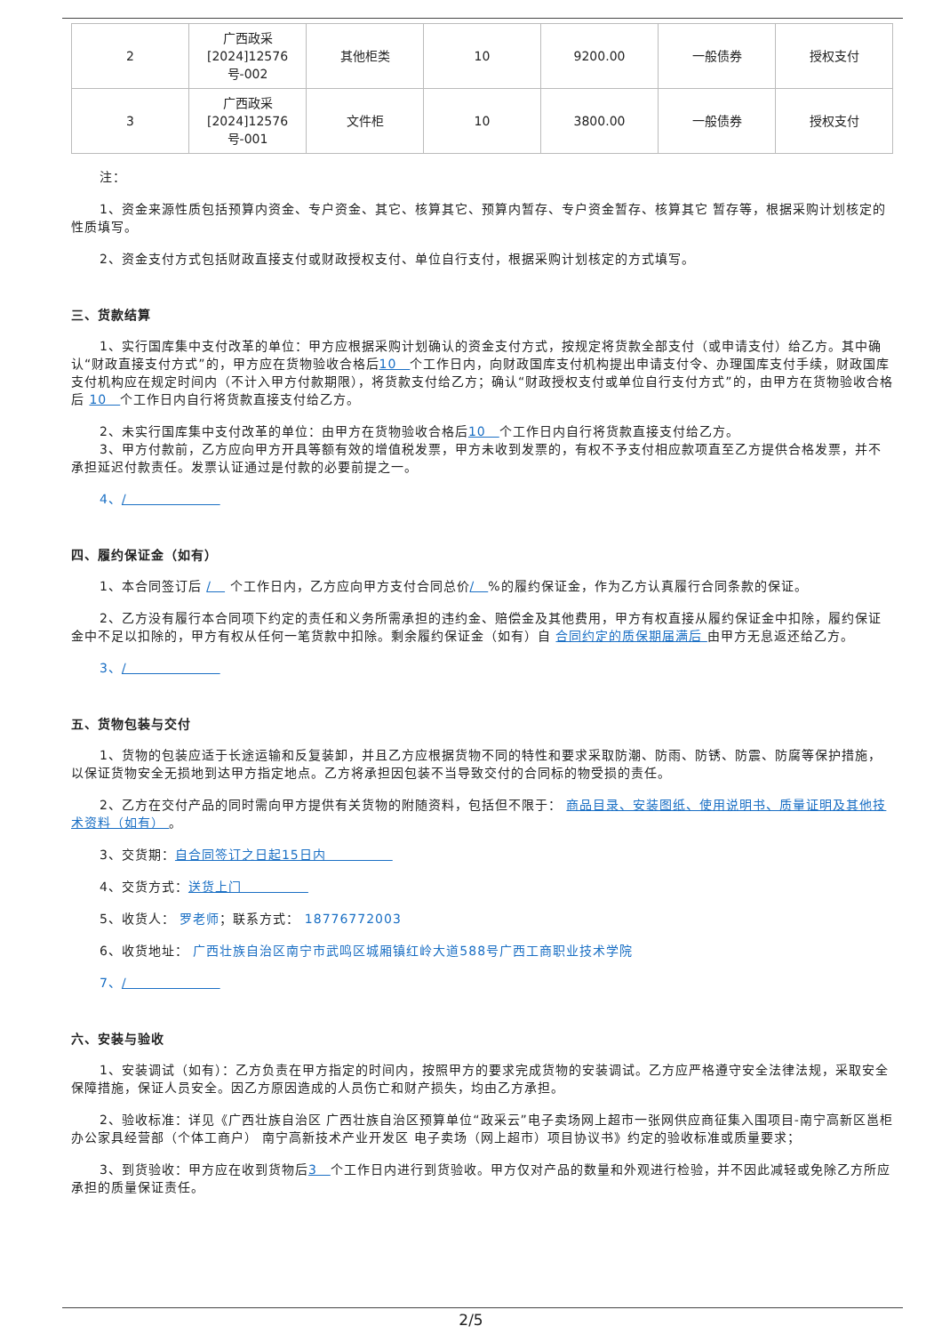| 2 | 广西政采[2024]12576号-002 | 其他柜类 | 10 | 9200.00 | 一般债券 | 授权支付 |
| 3 | 广西政采[2024]12576号-001 | 文件柜 | 10 | 3800.00 | 一般债券 | 授权支付 |
注：
1、资金来源性质包括预算内资金、专户资金、其它、核算其它、预算内暂存、专户资金暂存、核算其它 暂存等，根据采购计划核定的性质填写。
2、资金支付方式包括财政直接支付或财政授权支付、单位自行支付，根据采购计划核定的方式填写。
三、货款结算
1、实行国库集中支付改革的单位：甲方应根据采购计划确认的资金支付方式，按规定将货款全部支付（或申请支付）给乙方。其中确认“财政直接支付方式”的，甲方应在货物验收合格后10　个工作日内，向财政国库支付机构提出申请支付令、办理国库支付手续，财政国库支付机构应在规定时间内（不计入甲方付款期限），将货款支付给乙方；确认“财政授权支付或单位自行支付方式”的，由甲方在货物验收合格后 10　个工作日内自行将货款直接支付给乙方。
2、未实行国库集中支付改革的单位：由甲方在货物验收合格后10　个工作日内自行将货款直接支付给乙方。
3、甲方付款前，乙方应向甲方开具等额有效的增值税发票，甲方未收到发票的，有权不予支付相应款项直至乙方提供合格发票，并不承担延迟付款责任。发票认证通过是付款的必要前提之一。
4、/　　　　　　　
四、履约保证金（如有）
1、本合同签订后 /　 个工作日内，乙方应向甲方支付合同总价/　%的履约保证金，作为乙方认真履行合同条款的保证。
2、乙方没有履行本合同项下约定的责任和义务所需承担的违约金、赔偿金及其他费用，甲方有权直接从履约保证金中扣除，履约保证金中不足以扣除的，甲方有权从任何一笔货款中扣除。剩余履约保证金（如有）自 合同约定的质保期届满后 由甲方无息返还给乙方。
3、/　　　　　　　
五、货物包装与交付
1、货物的包装应适于长途运输和反复装卸，并且乙方应根据货物不同的特性和要求采取防潮、防雨、防锈、防震、防腐等保护措施，以保证货物安全无损地到达甲方指定地点。乙方将承担因包装不当导致交付的合同标的物受损的责任。
2、乙方在交付产品的同时需向甲方提供有关货物的附随资料，包括但不限于： 商品目录、安装图纸、使用说明书、质量证明及其他技术资料（如有） 。
3、交货期：自合同签订之日起15日内　　　　　
4、交货方式：送货上门　　　　　
5、收货人： 罗老师；联系方式： 18776772003
6、收货地址： 广西壮族自治区南宁市武鸣区城厢镇红岭大道588号广西工商职业技术学院
7、/　　　　　　　
六、安装与验收
1、安装调试（如有）：乙方负责在甲方指定的时间内，按照甲方的要求完成货物的安装调试。乙方应严格遵守安全法律法规，采取安全保障措施，保证人员安全。因乙方原因造成的人员伤亡和财产损失，均由乙方承担。
2、验收标准：详见《广西壮族自治区 广西壮族自治区预算单位“政采云”电子卖场网上超市一张网供应商征集入围项目-南宁高新区邕柜办公家具经营部（个体工商户） 南宁高新技术产业开发区 电子卖场（网上超市）项目协议书》约定的验收标准或质量要求；
3、到货验收：甲方应在收到货物后3　个工作日内进行到货验收。甲方仅对产品的数量和外观进行检验，并不因此减轻或免除乙方所应承担的质量保证责任。
2/5